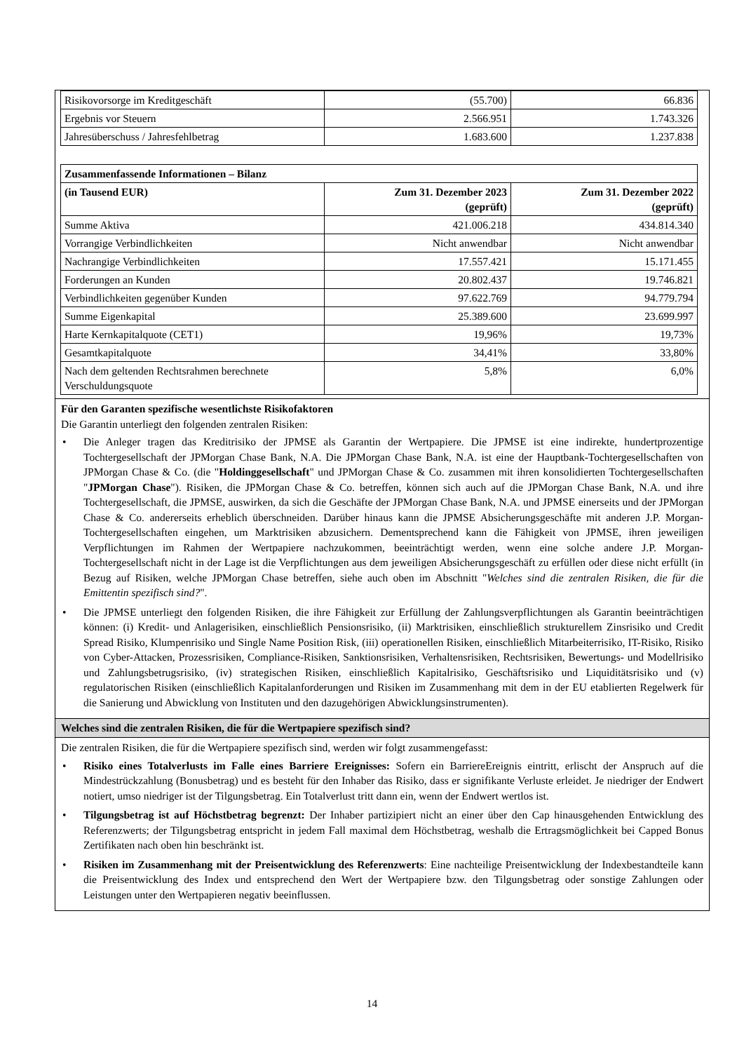| Risikovorsorge im Kreditgeschäft | (55.700) | 66.836 |
| Ergebnis vor Steuern | 2.566.951 | 1.743.326 |
| Jahresüberschuss / Jahresfehlbetrag | 1.683.600 | 1.237.838 |
| Zusammenfassende Informationen – Bilanz | | |
| --- | --- | --- |
| (in Tausend EUR) | Zum 31. Dezember 2023 (geprüft) | Zum 31. Dezember 2022 (geprüft) |
| Summe Aktiva | 421.006.218 | 434.814.340 |
| Vorrangige Verbindlichkeiten | Nicht anwendbar | Nicht anwendbar |
| Nachrangige Verbindlichkeiten | 17.557.421 | 15.171.455 |
| Forderungen an Kunden | 20.802.437 | 19.746.821 |
| Verbindlichkeiten gegenüber Kunden | 97.622.769 | 94.779.794 |
| Summe Eigenkapital | 25.389.600 | 23.699.997 |
| Harte Kernkapitalquote (CET1) | 19,96% | 19,73% |
| Gesamtkapitalquote | 34,41% | 33,80% |
| Nach dem geltenden Rechtsrahmen berechnete Verschuldungsquote | 5,8% | 6,0% |
Für den Garanten spezifische wesentlichste Risikofaktoren
Die Garantin unterliegt den folgenden zentralen Risiken:
• Die Anleger tragen das Kreditrisiko der JPMSE als Garantin der Wertpapiere. Die JPMSE ist eine indirekte, hundertprozentige Tochtergesellschaft der JPMorgan Chase Bank, N.A. Die JPMorgan Chase Bank, N.A. ist eine der Hauptbank-Tochtergesellschaften von JPMorgan Chase & Co. (die "Holdinggesellschaft" und JPMorgan Chase & Co. zusammen mit ihren konsolidierten Tochtergesellschaften "JPMorgan Chase"). Risiken, die JPMorgan Chase & Co. betreffen, können sich auch auf die JPMorgan Chase Bank, N.A. und ihre Tochtergesellschaft, die JPMSE, auswirken, da sich die Geschäfte der JPMorgan Chase Bank, N.A. und JPMSE einerseits und der JPMorgan Chase & Co. andererseits erheblich überschneiden. Darüber hinaus kann die JPMSE Absicherungsgeschäfte mit anderen J.P. Morgan-Tochtergesellschaften eingehen, um Marktrisiken abzusichern. Dementsprechend kann die Fähigkeit von JPMSE, ihren jeweiligen Verpflichtungen im Rahmen der Wertpapiere nachzukommen, beeinträchtigt werden, wenn eine solche andere J.P. Morgan-Tochtergesellschaft nicht in der Lage ist die Verpflichtungen aus dem jeweiligen Absicherungsgeschäft zu erfüllen oder diese nicht erfüllt (in Bezug auf Risiken, welche JPMorgan Chase betreffen, siehe auch oben im Abschnitt "Welches sind die zentralen Risiken, die für die Emittentin spezifisch sind?".
• Die JPMSE unterliegt den folgenden Risiken, die ihre Fähigkeit zur Erfüllung der Zahlungsverpflichtungen als Garantin beeinträchtigen können: (i) Kredit- und Anlagerisiken, einschließlich Pensionsrisiko, (ii) Marktrisiken, einschließlich strukturellem Zinsrisiko und Credit Spread Risiko, Klumpenrisiko und Single Name Position Risk, (iii) operationellen Risiken, einschließlich Mitarbeiterrisiko, IT-Risiko, Risiko von Cyber-Attacken, Prozessrisiken, Compliance-Risiken, Sanktionsrisiken, Verhaltensrisiken, Rechtsrisiken, Bewertungs- und Modellrisiko und Zahlungsbetrugsrisiko, (iv) strategischen Risiken, einschließlich Kapitalrisiko, Geschäftsrisiko und Liquiditätsrisiko und (v) regulatorischen Risiken (einschließlich Kapitalanforderungen und Risiken im Zusammenhang mit dem in der EU etablierten Regelwerk für die Sanierung und Abwicklung von Instituten und den dazugehörigen Abwicklungsinstrumenten).
Welches sind die zentralen Risiken, die für die Wertpapiere spezifisch sind?
Die zentralen Risiken, die für die Wertpapiere spezifisch sind, werden wir folgt zusammengefasst:
• Risiko eines Totalverlusts im Falle eines Barriere Ereignisses: Sofern ein BarriereEreignis eintritt, erlischt der Anspruch auf die Mindestrückzahlung (Bonusbetrag) und es besteht für den Inhaber das Risiko, dass er signifikante Verluste erleidet. Je niedriger der Endwert notiert, umso niedriger ist der Tilgungsbetrag. Ein Totalverlust tritt dann ein, wenn der Endwert wertlos ist.
• Tilgungsbetrag ist auf Höchstbetrag begrenzt: Der Inhaber partizipiert nicht an einer über den Cap hinausgehenden Entwicklung des Referenzwerts; der Tilgungsbetrag entspricht in jedem Fall maximal dem Höchstbetrag, weshalb die Ertragsmöglichkeit bei Capped Bonus Zertifikaten nach oben hin beschränkt ist.
• Risiken im Zusammenhang mit der Preisentwicklung des Referenzwerts: Eine nachteilige Preisentwicklung der Indexbestandteile kann die Preisentwicklung des Index und entsprechend den Wert der Wertpapiere bzw. den Tilgungsbetrag oder sonstige Zahlungen oder Leistungen unter den Wertpapieren negativ beeinflussen.
14